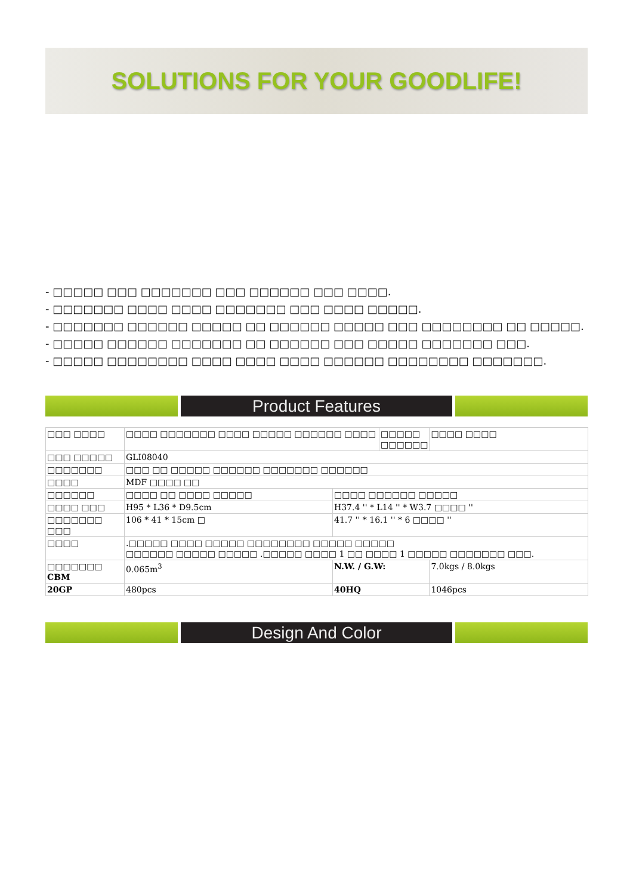SOLUTIONS FOR YOUR GOODLIFE!
- □□□□□ □□□ □□□□□□□ □□□ □□□□□□ □□□ □□□□.
- □□□□□□□ □□□□ □□□□ □□□□□□□ □□□ □□□□ □□□□□.
- □□□□□□□ □□□□□□ □□□□□ □□ □□□□□□ □□□□□ □□□ □□□□□□□□ □□ □□□□□.
- □□□□□ □□□□□□ □□□□□□□ □□ □□□□□□ □□□ □□□□□ □□□□□□□ □□□.
- □□□□□ □□□□□□□□ □□□□ □□□□ □□□□ □□□□□□ □□□□□□□□ □□□□□□□.
Product Features
| □□□ □□□□ | □□□□ □□□□□□□ □□□□ □□□□□ □□□□□□ □□□□ | | □□□□□ □□□□□□ | □□□□ □□□□ |
| □□□ □□□□□ | GLI08040 | | | |
| □□□□□□□ | □□□ □□ □□□□□ □□□□□□ □□□□□□□ □□□□□□ | | | |
| □□□□ | MDF □□□□ □□ | | | |
| □□□□□□ | □□□□ □□ □□□□ □□□□□ | □□□□ □□□□□□ □□□□□ | | |
| □□□□ □□□ | H95 * L36 * D9.5cm | H37.4 '' * L14 '' * W3.7 □□□□ '' | | |
| □□□□□□□ □□□ | 106 * 41 * 15cm □ | 41.7 '' * 16.1 '' * 6 □□□□ '' | | |
| □□□□ | .□□□□□ □□□□ □□□□□ □□□□□□□□ □□□□□ □□□□□ □□□□□□ □□□□□ □□□□□ .□□□□□ □□□□ 1 □□ □□□□ 1 □□□□□ □□□□□□□ □□□. | | | |
| □□□□□□□ CBM | 0.065m<sup>3</sup> | N.W. / G.W: | | 7.0kgs / 8.0kgs |
| 20GP | 480pcs | 40HQ | | 1046pcs |
Design And Color